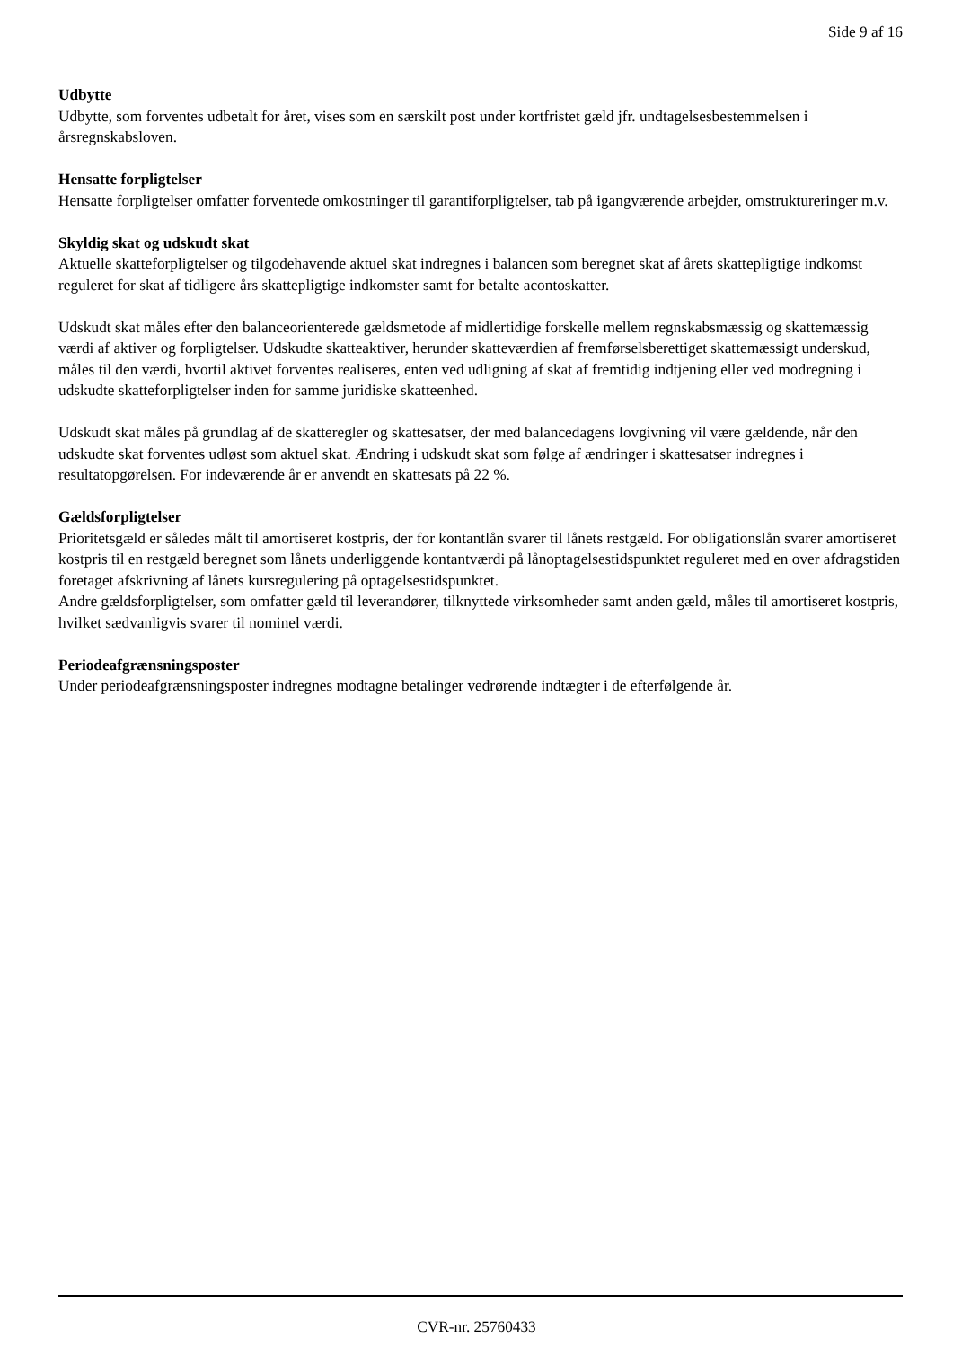Side 9 af 16
Udbytte
Udbytte, som forventes udbetalt for året, vises som en særskilt post under kortfristet gæld jfr. undtagelsesbestemmelsen i årsregnskabsloven.
Hensatte forpligtelser
Hensatte forpligtelser omfatter forventede omkostninger til garantiforpligtelser, tab på igangværende arbejder, omstruktureringer m.v.
Skyldig skat og udskudt skat
Aktuelle skatteforpligtelser og tilgodehavende aktuel skat indregnes i balancen som beregnet skat af årets skattepligtige indkomst reguleret for skat af tidligere års skattepligtige indkomster samt for betalte acontoskatter.
Udskudt skat måles efter den balanceorienterede gældsmetode af midlertidige forskelle mellem regnskabsmæssig og skattemæssig værdi af aktiver og forpligtelser. Udskudte skatteaktiver, herunder skatteværdien af fremførselsberettiget skattemæssigt underskud, måles til den værdi, hvortil aktivet forventes realiseres, enten ved udligning af skat af fremtidig indtjening eller ved modregning i udskudte skatteforpligtelser inden for samme juridiske skatteenhed.
Udskudt skat måles på grundlag af de skatteregler og skattesatser, der med balancedagens lovgivning vil være gældende, når den udskudte skat forventes udløst som aktuel skat. Ændring i udskudt skat som følge af ændringer i skattesatser indregnes i resultatopgørelsen. For indeværende år er anvendt en skattesats på 22 %.
Gældsforpligtelser
Prioritetsgæld er således målt til amortiseret kostpris, der for kontantlån svarer til lånets restgæld. For obligationslån svarer amortiseret kostpris til en restgæld beregnet som lånets underliggende kontantværdi på lånoptagelsestidspunktet reguleret med en over afdragstiden foretaget afskrivning af lånets kursregulering på optagelsestidspunktet.
Andre gældsforpligtelser, som omfatter gæld til leverandører, tilknyttede virksomheder samt anden gæld, måles til amortiseret kostpris, hvilket sædvanligvis svarer til nominel værdi.
Periodeafgrænsningsposter
Under periodeafgrænsningsposter indregnes modtagne betalinger vedrørende indtægter i de efterfølgende år.
CVR-nr. 25760433